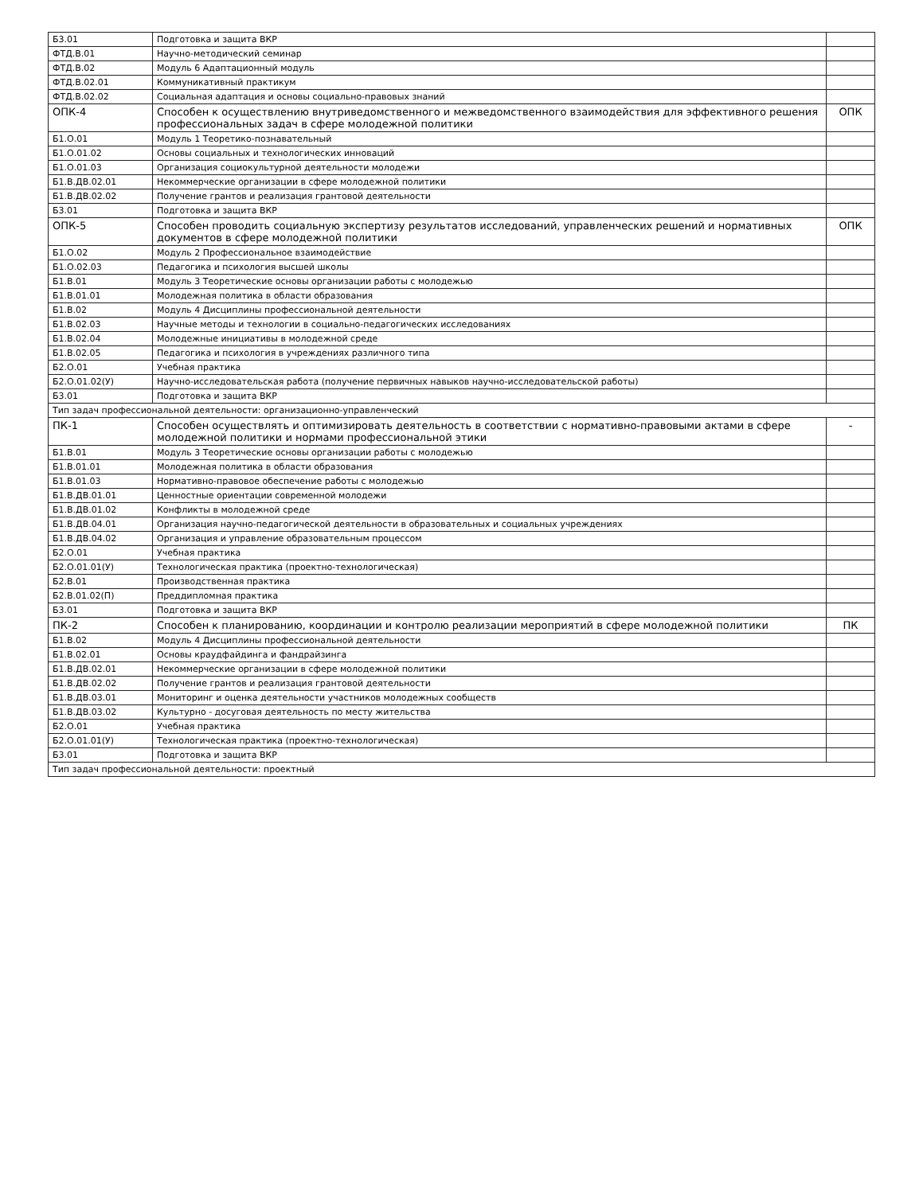| Б3.01 | Подготовка и защита ВКР | |
| ФТД.В.01 | Научно-методический семинар | |
| ФТД.В.02 | Модуль 6 Адаптационный модуль | |
| ФТД.В.02.01 | Коммуникативный практикум | |
| ФТД.В.02.02 | Социальная адаптация и основы социально-правовых знаний | |
| ОПК-4 | Способен к осуществлению внутриведомственного и межведомственного взаимодействия для эффективного решения профессиональных задач в сфере молодежной политики | ОПК |
| Б1.О.01 | Модуль 1 Теоретико-познавательный | |
| Б1.О.01.02 | Основы социальных и технологических инноваций | |
| Б1.О.01.03 | Организация социокультурной деятельности молодежи | |
| Б1.В.ДВ.02.01 | Некоммерческие организации в сфере молодежной политики | |
| Б1.В.ДВ.02.02 | Получение грантов и реализация грантовой деятельности | |
| Б3.01 | Подготовка и защита ВКР | |
| ОПК-5 | Способен проводить социальную экспертизу результатов исследований, управленческих решений и нормативных документов в сфере молодежной политики | ОПК |
| Б1.О.02 | Модуль 2 Профессиональное взаимодействие | |
| Б1.О.02.03 | Педагогика и психология высшей школы | |
| Б1.В.01 | Модуль 3 Теоретические основы организации работы с молодежью | |
| Б1.В.01.01 | Молодежная политика в области образования | |
| Б1.В.02 | Модуль 4 Дисциплины профессиональной деятельности | |
| Б1.В.02.03 | Научные методы и технологии в социально-педагогических исследованиях | |
| Б1.В.02.04 | Молодежные инициативы в молодежной среде | |
| Б1.В.02.05 | Педагогика и психология в учреждениях различного типа | |
| Б2.О.01 | Учебная практика | |
| Б2.О.01.02(У) | Научно-исследовательская работа (получение первичных навыков научно-исследовательской работы) | |
| Б3.01 | Подготовка и защита ВКР | |
| Тип задач профессиональной деятельности: организационно-управленческий | | |
| ПК-1 | Способен осуществлять и оптимизировать деятельность в соответствии с нормативно-правовыми актами в сфере молодежной политики и нормами профессиональной этики | - |
| Б1.В.01 | Модуль 3 Теоретические основы организации работы с молодежью | |
| Б1.В.01.01 | Молодежная политика в области образования | |
| Б1.В.01.03 | Нормативно-правовое обеспечение работы с молодежью | |
| Б1.В.ДВ.01.01 | Ценностные ориентации современной молодежи | |
| Б1.В.ДВ.01.02 | Конфликты в молодежной среде | |
| Б1.В.ДВ.04.01 | Организация научно-педагогической деятельности в образовательных и социальных учреждениях | |
| Б1.В.ДВ.04.02 | Организация и управление образовательным процессом | |
| Б2.О.01 | Учебная практика | |
| Б2.О.01.01(У) | Технологическая практика (проектно-технологическая) | |
| Б2.В.01 | Производственная практика | |
| Б2.В.01.02(П) | Преддипломная практика | |
| Б3.01 | Подготовка и защита ВКР | |
| ПК-2 | Способен к планированию, координации и контролю реализации мероприятий в сфере молодежной политики | ПК |
| Б1.В.02 | Модуль 4 Дисциплины профессиональной деятельности | |
| Б1.В.02.01 | Основы краудфайдинга и фандрайзинга | |
| Б1.В.ДВ.02.01 | Некоммерческие организации в сфере молодежной политики | |
| Б1.В.ДВ.02.02 | Получение грантов и реализация грантовой деятельности | |
| Б1.В.ДВ.03.01 | Мониторинг и оценка деятельности участников молодежных сообществ | |
| Б1.В.ДВ.03.02 | Культурно - досуговая деятельность по месту жительства | |
| Б2.О.01 | Учебная практика | |
| Б2.О.01.01(У) | Технологическая практика (проектно-технологическая) | |
| Б3.01 | Подготовка и защита ВКР | |
| Тип задач профессиональной деятельности: проектный | | |